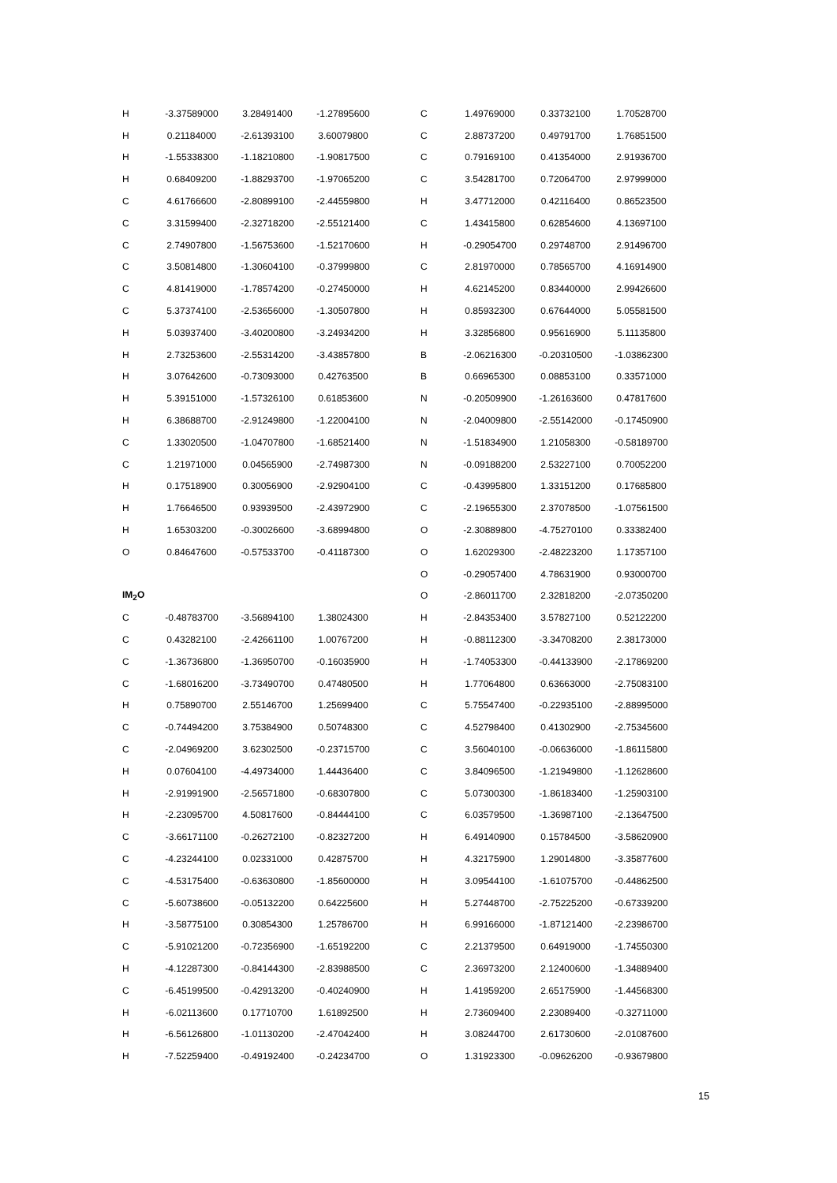| H | -3.37589000 | 3.28491400 | -1.27895600 |
| H | 0.21184000 | -2.61393100 | 3.60079800 |
| H | -1.55338300 | -1.18210800 | -1.90817500 |
| H | 0.68409200 | -1.88293700 | -1.97065200 |
| C | 4.61766600 | -2.80899100 | -2.44559800 |
| C | 3.31599400 | -2.32718200 | -2.55121400 |
| C | 2.74907800 | -1.56753600 | -1.52170600 |
| C | 3.50814800 | -1.30604100 | -0.37999800 |
| C | 4.81419000 | -1.78574200 | -0.27450000 |
| C | 5.37374100 | -2.53656000 | -1.30507800 |
| H | 5.03937400 | -3.40200800 | -3.24934200 |
| H | 2.73253600 | -2.55314200 | -3.43857800 |
| H | 3.07642600 | -0.73093000 | 0.42763500 |
| H | 5.39151000 | -1.57326100 | 0.61853600 |
| H | 6.38688700 | -2.91249800 | -1.22004100 |
| C | 1.33020500 | -1.04707800 | -1.68521400 |
| C | 1.21971000 | 0.04565900 | -2.74987300 |
| H | 0.17518900 | 0.30056900 | -2.92904100 |
| H | 1.76646500 | 0.93939500 | -2.43972900 |
| H | 1.65303200 | -0.30026600 | -3.68994800 |
| O | 0.84647600 | -0.57533700 | -0.41187300 |
| IM<sub>2</sub>O | | | |
| C | -0.48783700 | -3.56894100 | 1.38024300 |
| C | 0.43282100 | -2.42661100 | 1.00767200 |
| C | -1.36736800 | -1.36950700 | -0.16035900 |
| C | -1.68016200 | -3.73490700 | 0.47480500 |
| H | 0.75890700 | 2.55146700 | 1.25699400 |
| C | -0.74494200 | 3.75384900 | 0.50748300 |
| C | -2.04969200 | 3.62302500 | -0.23715700 |
| H | 0.07604100 | -4.49734000 | 1.44436400 |
| H | -2.91991900 | -2.56571800 | -0.68307800 |
| H | -2.23095700 | 4.50817600 | -0.84444100 |
| C | -3.66171100 | -0.26272100 | -0.82327200 |
| C | -4.23244100 | 0.02331000 | 0.42875700 |
| C | -4.53175400 | -0.63630800 | -1.85600000 |
| C | -5.60738600 | -0.05132200 | 0.64225600 |
| H | -3.58775100 | 0.30854300 | 1.25786700 |
| C | -5.91021200 | -0.72356900 | -1.65192200 |
| H | -4.12287300 | -0.84144300 | -2.83988500 |
| C | -6.45199500 | -0.42913200 | -0.40240900 |
| H | -6.02113600 | 0.17710700 | 1.61892500 |
| H | -6.56126800 | -1.01130200 | -2.47042400 |
| H | -7.52259400 | -0.49192400 | -0.24234700 |
| C | 1.49769000 | 0.33732100 | 1.70528700 |
| C | 2.88737200 | 0.49791700 | 1.76851500 |
| C | 0.79169100 | 0.41354000 | 2.91936700 |
| C | 3.54281700 | 0.72064700 | 2.97999000 |
| H | 3.47712000 | 0.42116400 | 0.86523500 |
| C | 1.43415800 | 0.62854600 | 4.13697100 |
| H | -0.29054700 | 0.29748700 | 2.91496700 |
| C | 2.81970000 | 0.78565700 | 4.16914900 |
| H | 4.62145200 | 0.83440000 | 2.99426600 |
| H | 0.85932300 | 0.67644000 | 5.05581500 |
| H | 3.32856800 | 0.95616900 | 5.11135800 |
| B | -2.06216300 | -0.20310500 | -1.03862300 |
| B | 0.66965300 | 0.08853100 | 0.33571000 |
| N | -0.20509900 | -1.26163600 | 0.47817600 |
| N | -2.04009800 | -2.55142000 | -0.17450900 |
| N | -1.51834900 | 1.21058300 | -0.58189700 |
| N | -0.09188200 | 2.53227100 | 0.70052200 |
| C | -0.43995800 | 1.33151200 | 0.17685800 |
| C | -2.19655300 | 2.37078500 | -1.07561500 |
| O | -2.30889800 | -4.75270100 | 0.33382400 |
| O | 1.62029300 | -2.48223200 | 1.17357100 |
| O | -0.29057400 | 4.78631900 | 0.93000700 |
| O | -2.86011700 | 2.32818200 | -2.07350200 |
| H | -2.84353400 | 3.57827100 | 0.52122200 |
| H | -0.88112300 | -3.34708200 | 2.38173000 |
| H | -1.74053300 | -0.44133900 | -2.17869200 |
| H | 1.77064800 | 0.63663000 | -2.75083100 |
| C | 5.75547400 | -0.22935100 | -2.88995000 |
| C | 4.52798400 | 0.41302900 | -2.75345600 |
| C | 3.56040100 | -0.06636000 | -1.86115800 |
| C | 3.84096500 | -1.21949800 | -1.12628600 |
| C | 5.07300300 | -1.86183400 | -1.25903100 |
| C | 6.03579500 | -1.36987100 | -2.13647500 |
| H | 6.49140900 | 0.15784500 | -3.58620900 |
| H | 4.32175900 | 1.29014800 | -3.35877600 |
| H | 3.09544100 | -1.61075700 | -0.44862500 |
| H | 5.27448700 | -2.75225200 | -0.67339200 |
| H | 6.99166000 | -1.87121400 | -2.23986700 |
| C | 2.21379500 | 0.64919000 | -1.74550300 |
| C | 2.36973200 | 2.12400600 | -1.34889400 |
| H | 1.41959200 | 2.65175900 | -1.44568300 |
| H | 2.73609400 | 2.23089400 | -0.32711000 |
| H | 3.08244700 | 2.61730600 | -2.01087600 |
| O | 1.31923300 | -0.09626200 | -0.93679800 |
15